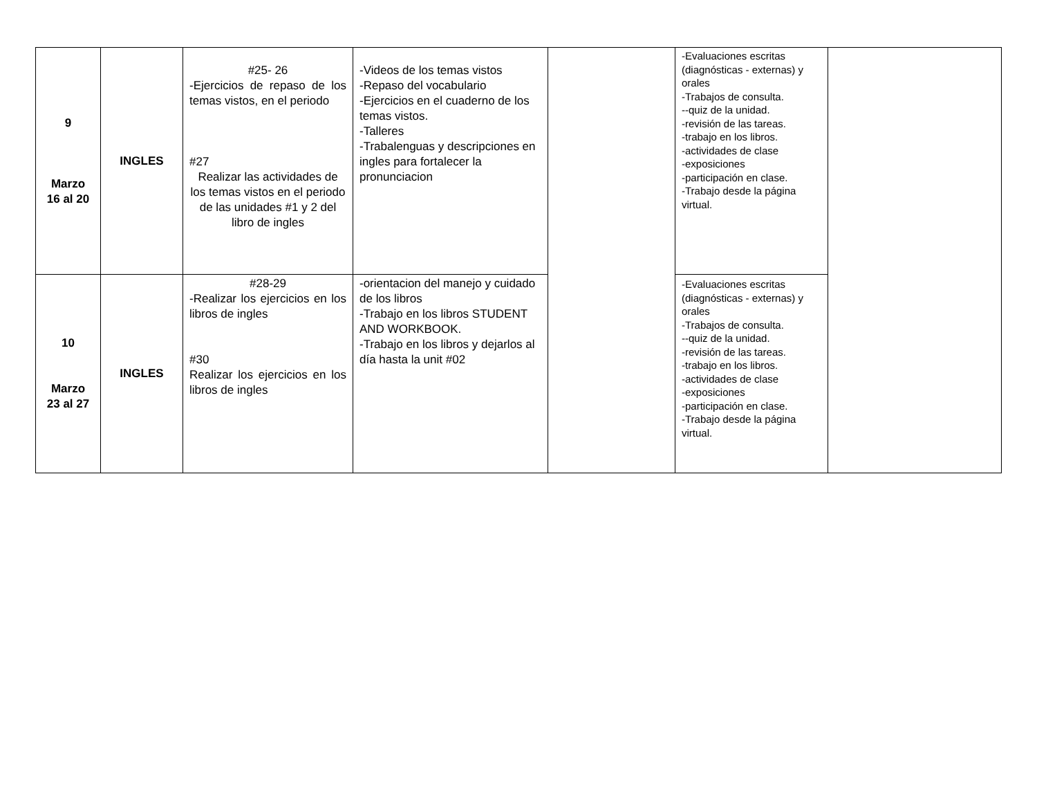| 9 Marzo 16 al 20 | INGLES | #25- 26 -Ejercicios de repaso de los temas vistos, en el periodo #27 Realizar las actividades de los temas vistos en el periodo de las unidades #1 y 2 del libro de ingles | -Videos de los temas vistos -Repaso del vocabulario -Ejercicios en el cuaderno de los temas vistos. -Talleres -Trabalenguas y descripciones en ingles para fortalecer la pronunciacion | | -Evaluaciones escritas (diagnósticas - externas) y orales -Trabajos de consulta. --quiz de la unidad. -revisión de las tareas. -trabajo en los libros. -actividades de clase -exposiciones -participación en clase. -Trabajo desde la página virtual. | |
| 10 Marzo 23 al 27 | INGLES | #28-29 -Realizar los ejercicios en los libros de ingles #30 Realizar los ejercicios en los libros de ingles | -orientacion del manejo y cuidado de los libros -Trabajo en los libros STUDENT AND WORKBOOK. -Trabajo en los libros y dejarlos al día hasta la unit #02 | | -Evaluaciones escritas (diagnósticas - externas) y orales -Trabajos de consulta. --quiz de la unidad. -revisión de las tareas. -trabajo en los libros. -actividades de clase -exposiciones -participación en clase. -Trabajo desde la página virtual. | |